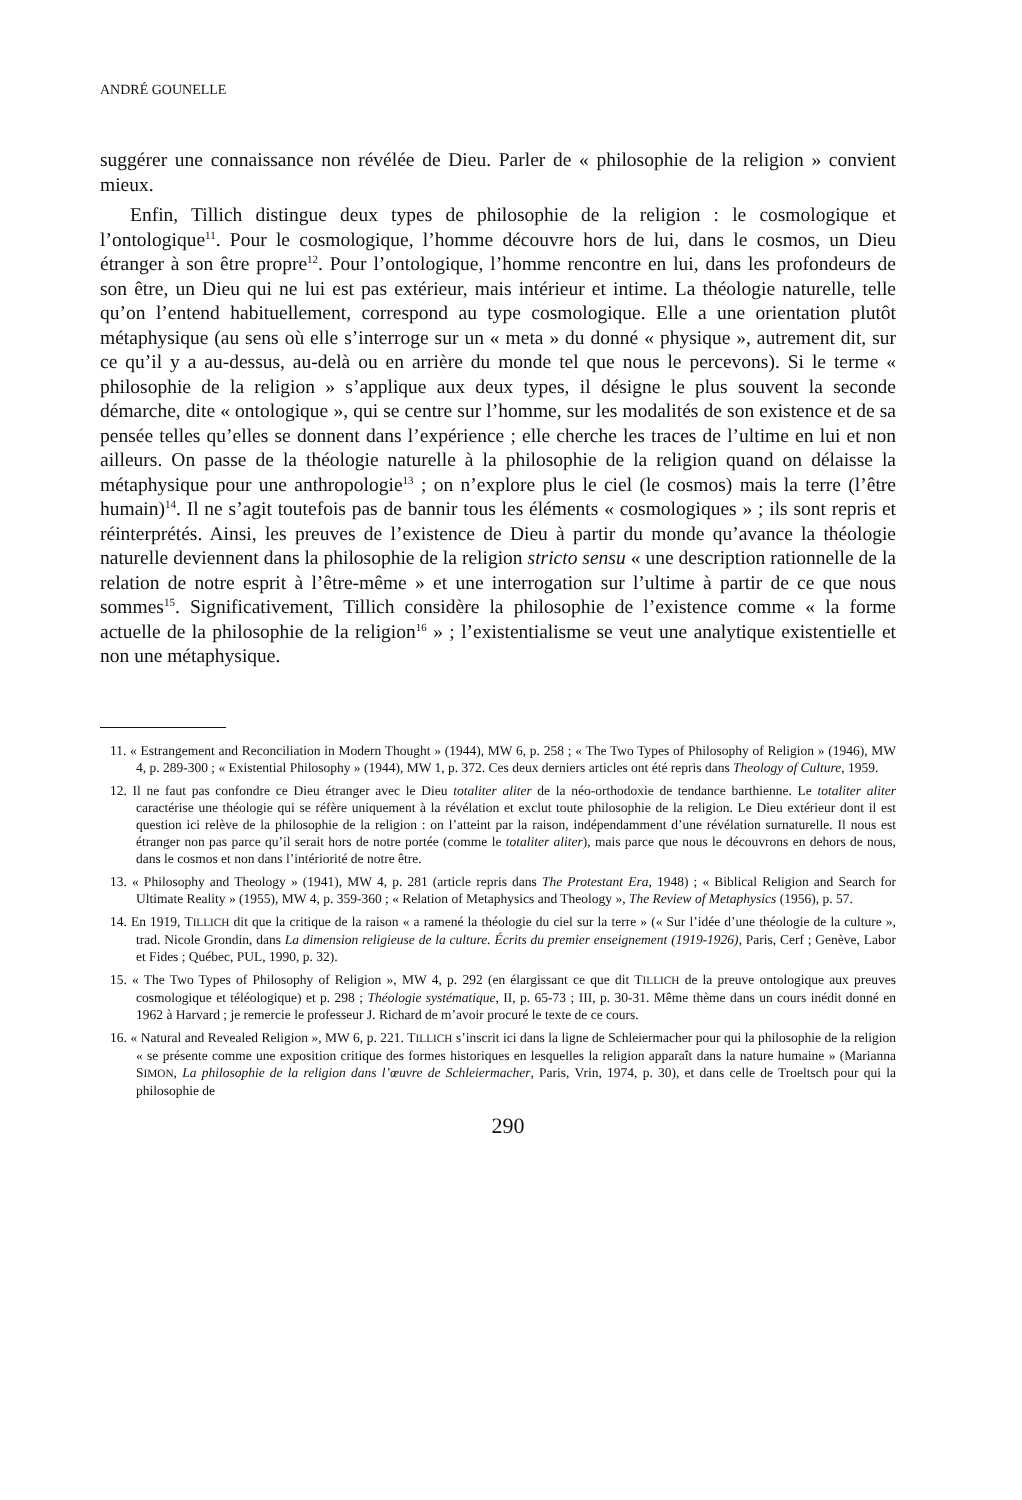ANDRÉ GOUNELLE
suggérer une connaissance non révélée de Dieu. Parler de « philosophie de la religion » convient mieux.
Enfin, Tillich distingue deux types de philosophie de la religion : le cosmologique et l’ontologique<sup>11</sup>. Pour le cosmologique, l’homme découvre hors de lui, dans le cosmos, un Dieu étranger à son être propre<sup>12</sup>. Pour l’ontologique, l’homme rencontre en lui, dans les profondeurs de son être, un Dieu qui ne lui est pas extérieur, mais intérieur et intime. La théologie naturelle, telle qu’on l’entend habituellement, correspond au type cosmologique. Elle a une orientation plutôt métaphysique (au sens où elle s’interroge sur un « meta » du donné « physique », autrement dit, sur ce qu’il y a au-dessus, au-delà ou en arrière du monde tel que nous le percevons). Si le terme « philosophie de la religion » s’applique aux deux types, il désigne le plus souvent la seconde démarche, dite « ontologique », qui se centre sur l’homme, sur les modalités de son existence et de sa pensée telles qu’elles se donnent dans l’expérience ; elle cherche les traces de l’ultime en lui et non ailleurs. On passe de la théologie naturelle à la philosophie de la religion quand on délaisse la métaphysique pour une anthropologie<sup>13</sup> ; on n’explore plus le ciel (le cosmos) mais la terre (l’être humain)<sup>14</sup>. Il ne s’agit toutefois pas de bannir tous les éléments « cosmologiques » ; ils sont repris et réinterprétés. Ainsi, les preuves de l’existence de Dieu à partir du monde qu’avance la théologie naturelle deviennent dans la philosophie de la religion stricto sensu « une description rationnelle de la relation de notre esprit à l’être-même » et une interrogation sur l’ultime à partir de ce que nous sommes<sup>15</sup>. Significativement, Tillich considère la philosophie de l’existence comme « la forme actuelle de la philosophie de la religion<sup>16</sup> » ; l’existentialisme se veut une analytique existentielle et non une métaphysique.
11. « Estrangement and Reconciliation in Modern Thought » (1944), MW 6, p. 258 ; « The Two Types of Philosophy of Religion » (1946), MW 4, p. 289-300 ; « Existential Philosophy » (1944), MW 1, p. 372. Ces deux derniers articles ont été repris dans Theology of Culture, 1959.
12. Il ne faut pas confondre ce Dieu étranger avec le Dieu totaliter aliter de la néo-orthodoxie de tendance barthienne. Le totaliter aliter caractérise une théologie qui se réfère uniquement à la révélation et exclut toute philosophie de la religion. Le Dieu extérieur dont il est question ici relève de la philosophie de la religion : on l’atteint par la raison, indépendamment d’une révélation surnaturelle. Il nous est étranger non pas parce qu’il serait hors de notre portée (comme le totaliter aliter), mais parce que nous le découvrons en dehors de nous, dans le cosmos et non dans l’intériorité de notre être.
13. « Philosophy and Theology » (1941), MW 4, p. 281 (article repris dans The Protestant Era, 1948) ; « Biblical Religion and Search for Ultimate Reality » (1955), MW 4, p. 359-360 ; « Relation of Metaphysics and Theology », The Review of Metaphysics (1956), p. 57.
14. En 1919, TILLICH dit que la critique de la raison « a ramené la théologie du ciel sur la terre » (« Sur l’idée d’une théologie de la culture », trad. Nicole Grondin, dans La dimension religieuse de la culture. Écrits du premier enseignement (1919-1926), Paris, Cerf ; Genève, Labor et Fides ; Québec, PUL, 1990, p. 32).
15. « The Two Types of Philosophy of Religion », MW 4, p. 292 (en élargissant ce que dit TILLICH de la preuve ontologique aux preuves cosmologique et téléologique) et p. 298 ; Théologie systématique, II, p. 65-73 ; III, p. 30-31. Même thème dans un cours inédit donné en 1962 à Harvard ; je remercie le professeur J. Richard de m’avoir procuré le texte de ce cours.
16. « Natural and Revealed Religion », MW 6, p. 221. TILLICH s’inscrit ici dans la ligne de Schleiermacher pour qui la philosophie de la religion « se présente comme une exposition critique des formes historiques en lesquelles la religion apparaît dans la nature humaine » (Marianna SIMON, La philosophie de la religion dans l’œuvre de Schleiermacher, Paris, Vrin, 1974, p. 30), et dans celle de Troeltsch pour qui la philosophie de
290